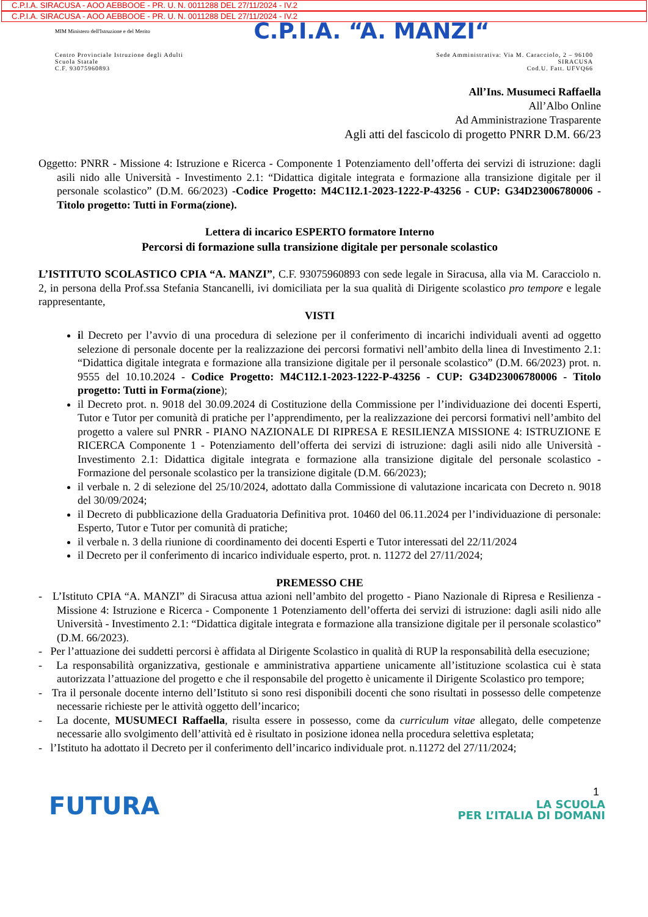C.P.I.A. SIRACUSA - AOO AEBBOOE - PR. U. N. 0011288 DEL 27/11/2024 - IV.2
C.P.I.A. SIRACUSA - AOO AEBBOOE - PR. U. N. 0011288 DEL 27/11/2024 - IV.2
MIM Ministero dell'Istruzione e del Merito C.P.I.A. “A. MANZI“
Centro Provinciale Istruzione degli Adulti
Scuola Statale
C.F. 93075960893
Sede Amministrativa: Via M. Caracciolo, 2 – 96100
SIRACUSA
Cod.U. Fatt. UFVQ66
All’Ins. Musumeci Raffaella
All’Albo Online
Ad Amministrazione Trasparente
Agli atti del fascicolo di progetto PNRR D.M. 66/23
Oggetto: PNRR - Missione 4: Istruzione e Ricerca - Componente 1 Potenziamento dell’offerta dei servizi di istruzione: dagli asili nido alle Università - Investimento 2.1: “Didattica digitale integrata e formazione alla transizione digitale per il personale scolastico” (D.M. 66/2023) -Codice Progetto: M4C1I2.1-2023-1222-P-43256 - CUP: G34D23006780006 - Titolo progetto: Tutti in Forma(zione).
Lettera di incarico ESPERTO formatore Interno
Percorsi di formazione sulla transizione digitale per personale scolastico
L’ISTITUTO SCOLASTICO CPIA “A. MANZI”, C.F. 93075960893 con sede legale in Siracusa, alla via M. Caracciolo n. 2, in persona della Prof.ssa Stefania Stancanelli, ivi domiciliata per la sua qualità di Dirigente scolastico pro tempore e legale rappresentante,
VISTI
il Decreto per l’avvio di una procedura di selezione per il conferimento di incarichi individuali aventi ad oggetto selezione di personale docente per la realizzazione dei percorsi formativi nell’ambito della linea di Investimento 2.1: “Didattica digitale integrata e formazione alla transizione digitale per il personale scolastico” (D.M. 66/2023) prot. n. 9555 del 10.10.2024 - Codice Progetto: M4C1I2.1-2023-1222-P-43256 - CUP: G34D23006780006 - Titolo progetto: Tutti in Forma(zione);
il Decreto prot. n. 9018 del 30.09.2024 di Costituzione della Commissione per l’individuazione dei docenti Esperti, Tutor e Tutor per comunità di pratiche per l’apprendimento, per la realizzazione dei percorsi formativi nell’ambito del progetto a valere sul PNRR - PIANO NAZIONALE DI RIPRESA E RESILIENZA MISSIONE 4: ISTRUZIONE E RICERCA Componente 1 - Potenziamento dell’offerta dei servizi di istruzione: dagli asili nido alle Università - Investimento 2.1: Didattica digitale integrata e formazione alla transizione digitale del personale scolastico - Formazione del personale scolastico per la transizione digitale (D.M. 66/2023);
il verbale n. 2 di selezione del 25/10/2024, adottato dalla Commissione di valutazione incaricata con Decreto n. 9018 del 30/09/2024;
il Decreto di pubblicazione della Graduatoria Definitiva prot. 10460 del 06.11.2024 per l’individuazione di personale: Esperto, Tutor e Tutor per comunità di pratiche;
il verbale n. 3 della riunione di coordinamento dei docenti Esperti e Tutor interessati del 22/11/2024
il Decreto per il conferimento di incarico individuale esperto, prot. n. 11272 del 27/11/2024;
PREMESSO CHE
- L’Istituto CPIA “A. MANZI” di Siracusa attua azioni nell’ambito del progetto - Piano Nazionale di Ripresa e Resilienza - Missione 4: Istruzione e Ricerca - Componente 1 Potenziamento dell’offerta dei servizi di istruzione: dagli asili nido alle Università - Investimento 2.1: “Didattica digitale integrata e formazione alla transizione digitale per il personale scolastico” (D.M. 66/2023).
- Per l’attuazione dei suddetti percorsi è affidata al Dirigente Scolastico in qualità di RUP la responsabilità della esecuzione;
- La responsabilità organizzativa, gestionale e amministrativa appartiene unicamente all’istituzione scolastica cui è stata autorizzata l’attuazione del progetto e che il responsabile del progetto è unicamente il Dirigente Scolastico pro tempore;
- Tra il personale docente interno dell’Istituto si sono resi disponibili docenti che sono risultati in possesso delle competenze necessarie richieste per le attività oggetto dell’incarico;
- La docente, MUSUMECI Raffaella, risulta essere in possesso, come da curriculum vitae allegato, delle competenze necessarie allo svolgimento dell’attività ed è risultato in posizione idonea nella procedura selettiva espletata;
- l’Istituto ha adottato il Decreto per il conferimento dell’incarico individuale prot. n.11272 del 27/11/2024;
1
FUTURA
LA SCUOLA
PER L’ITALIA DI DOMANI